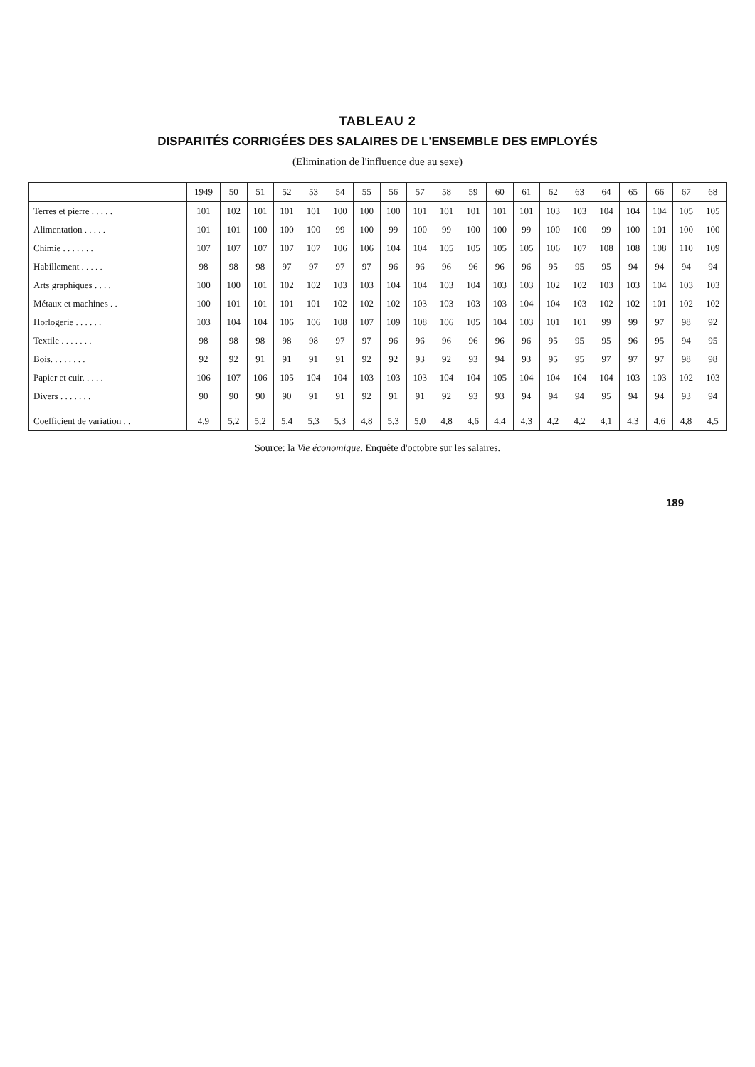TABLEAU 2
DISPARITÉS CORRIGÉES DES SALAIRES DE L'ENSEMBLE DES EMPLOYÉS
(Elimination de l'influence due au sexe)
| | 1949 | 50 | 51 | 52 | 53 | 54 | 55 | 56 | 57 | 58 | 59 | 60 | 61 | 62 | 63 | 64 | 65 | 66 | 67 | 68 |
| --- | --- | --- | --- | --- | --- | --- | --- | --- | --- | --- | --- | --- | --- | --- | --- | --- | --- | --- | --- | --- |
| Terres et pierre . . . . . | 101 | 102 | 101 | 101 | 101 | 100 | 100 | 100 | 101 | 101 | 101 | 101 | 101 | 103 | 103 | 104 | 104 | 104 | 105 | 105 |
| Alimentation . . . . . | 101 | 101 | 100 | 100 | 100 | 99 | 100 | 99 | 100 | 99 | 100 | 100 | 99 | 100 | 100 | 99 | 100 | 101 | 100 | 100 |
| Chimie . . . . . . . | 107 | 107 | 107 | 107 | 107 | 106 | 106 | 104 | 104 | 105 | 105 | 105 | 105 | 106 | 107 | 108 | 108 | 108 | 110 | 109 |
| Habillement . . . . . | 98 | 98 | 98 | 97 | 97 | 97 | 97 | 96 | 96 | 96 | 96 | 96 | 96 | 95 | 95 | 95 | 94 | 94 | 94 | 94 |
| Arts graphiques . . . . | 100 | 100 | 101 | 102 | 102 | 103 | 103 | 104 | 104 | 103 | 104 | 103 | 103 | 102 | 102 | 103 | 103 | 104 | 103 | 103 |
| Métaux et machines . . | 100 | 101 | 101 | 101 | 101 | 102 | 102 | 102 | 103 | 103 | 103 | 103 | 104 | 104 | 103 | 102 | 102 | 101 | 102 | 102 |
| Horlogerie . . . . . . | 103 | 104 | 104 | 106 | 106 | 108 | 107 | 109 | 108 | 106 | 105 | 104 | 103 | 101 | 101 | 99 | 99 | 97 | 98 | 92 |
| Textile . . . . . . . | 98 | 98 | 98 | 98 | 98 | 97 | 97 | 96 | 96 | 96 | 96 | 96 | 96 | 95 | 95 | 95 | 96 | 95 | 94 | 95 |
| Bois. . . . . . . . | 92 | 92 | 91 | 91 | 91 | 91 | 92 | 92 | 93 | 92 | 93 | 94 | 93 | 95 | 95 | 97 | 97 | 97 | 98 | 98 |
| Papier et cuir. . . . . | 106 | 107 | 106 | 105 | 104 | 104 | 103 | 103 | 103 | 104 | 104 | 105 | 104 | 104 | 104 | 104 | 103 | 103 | 102 | 103 |
| Divers . . . . . . . | 90 | 90 | 90 | 90 | 91 | 91 | 92 | 91 | 91 | 92 | 93 | 93 | 94 | 94 | 94 | 95 | 94 | 94 | 93 | 94 |
| Coefficient de variation . . | 4,9 | 5,2 | 5,2 | 5,4 | 5,3 | 5,3 | 4,8 | 5,3 | 5,0 | 4,8 | 4,6 | 4,4 | 4,3 | 4,2 | 4,2 | 4,1 | 4,3 | 4,6 | 4,8 | 4,5 |
Source: la Vie économique. Enquête d'octobre sur les salaires.
189